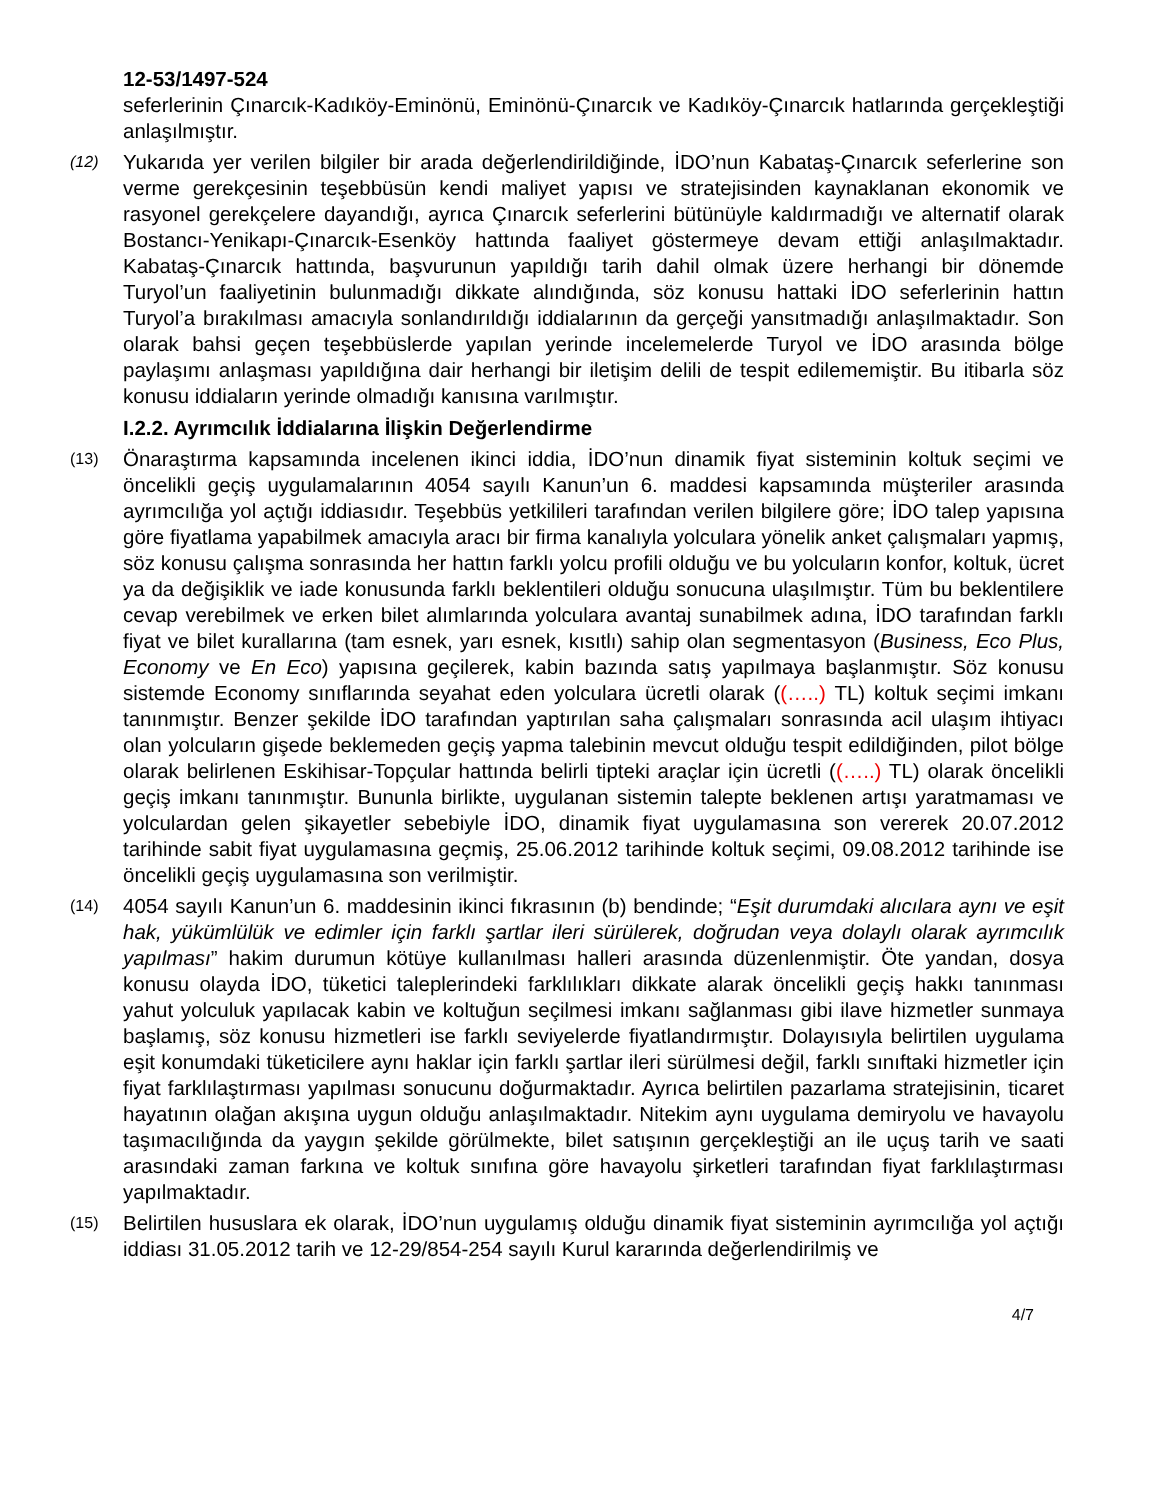12-53/1497-524
seferlerinin Çınarcık-Kadıköy-Eminönü, Eminönü-Çınarcık ve Kadıköy-Çınarcık hatlarında gerçekleştiği anlaşılmıştır.
(12)
Yukarıda yer verilen bilgiler bir arada değerlendirildiğinde, İDO’nun Kabataş-Çınarcık seferlerine son verme gerekçesinin teşebbüsün kendi maliyet yapısı ve stratejisinden kaynaklanan ekonomik ve rasyonel gerekçelere dayandığı, ayrıca Çınarcık seferlerini bütünüyle kaldırmadığı ve alternatif olarak Bostancı-Yenikapı-Çınarcık-Esenköy hattında faaliyet göstermeye devam ettiği anlaşılmaktadır. Kabataş-Çınarcık hattında, başvurunun yapıldığı tarih dahil olmak üzere herhangi bir dönemde Turyol’un faaliyetinin bulunmadığı dikkate alındığında, söz konusu hattaki İDO seferlerinin hattın Turyol’a bırakılması amacıyla sonlandırıldığı iddialarının da gerçeği yansıtmadığı anlaşılmaktadır. Son olarak bahsi geçen teşebbüslerde yapılan yerinde incelemelerde Turyol ve İDO arasında bölge paylaşımı anlaşması yapıldığına dair herhangi bir iletişim delili de tespit edilememiştir. Bu itibarla söz konusu iddiaların yerinde olmadığı kanısına varılmıştır.
I.2.2. Ayrımcılık İddialarına İlişkin Değerlendirme
(13)
Önaraştırma kapsamında incelenen ikinci iddia, İDO’nun dinamik fiyat sisteminin koltuk seçimi ve öncelikli geçiş uygulamalarının 4054 sayılı Kanun’un 6. maddesi kapsamında müşteriler arasında ayrımcılığa yol açtığı iddiasıdır. Teşebbüs yetkilileri tarafından verilen bilgilere göre; İDO talep yapısına göre fiyatlama yapabilmek amacıyla aracı bir firma kanalıyla yolculara yönelik anket çalışmaları yapmış, söz konusu çalışma sonrasında her hattın farklı yolcu profili olduğu ve bu yolcuların konfor, koltuk, ücret ya da değişiklik ve iade konusunda farklı beklentileri olduğu sonucuna ulaşılmıştır. Tüm bu beklentilere cevap verebilmek ve erken bilet alımlarında yolculara avantaj sunabilmek adına, İDO tarafından farklı fiyat ve bilet kurallarına (tam esnek, yarı esnek, kısıtlı) sahip olan segmentasyon (Business, Eco Plus, Economy ve En Eco) yapısına geçilerek, kabin bazında satış yapılmaya başlanmıştır. Söz konusu sistemde Economy sınıflarında seyahat eden yolculara ücretli olarak ((…..) TL) koltuk seçimi imkanı tanınmıştır. Benzer şekilde İDO tarafından yaptırılan saha çalışmaları sonrasında acil ulaşım ihtiyacı olan yolcuların gişede beklemeden geçiş yapma talebinin mevcut olduğu tespit edildiğinden, pilot bölge olarak belirlenen Eskihisar-Topçular hattında belirli tipteki araçlar için ücretli ((…..) TL) olarak öncelikli geçiş imkanı tanınmıştır. Bununla birlikte, uygulanan sistemin talepte beklenen artışı yaratmaması ve yolculardan gelen şikayetler sebebiyle İDO, dinamik fiyat uygulamasına son vererek 20.07.2012 tarihinde sabit fiyat uygulamasına geçmiş, 25.06.2012 tarihinde koltuk seçimi, 09.08.2012 tarihinde ise öncelikli geçiş uygulamasına son verilmiştir.
(14)
4054 sayılı Kanun’un 6. maddesinin ikinci fıkrasının (b) bendinde; “Eşit durumdaki alıcılara aynı ve eşit hak, yükümlülük ve edimler için farklı şartlar ileri sürülerek, doğrudan veya dolaylı olarak ayrımcılık yapılması” hakim durumun kötüye kullanılması halleri arasında düzenlenmiştir. Öte yandan, dosya konusu olayda İDO, tüketici taleplerindeki farklılıkları dikkate alarak öncelikli geçiş hakkı tanınması yahut yolculuk yapılacak kabin ve koltuğun seçilmesi imkanı sağlanması gibi ilave hizmetler sunmaya başlamış, söz konusu hizmetleri ise farklı seviyelerde fiyatlandırmıştır. Dolayısıyla belirtilen uygulama eşit konumdaki tüketicilere aynı haklar için farklı şartlar ileri sürülmesi değil, farklı sınıftaki hizmetler için fiyat farklılaştırması yapılması sonucunu doğurmaktadır. Ayrıca belirtilen pazarlama stratejisinin, ticaret hayatının olağan akışına uygun olduğu anlaşılmaktadır. Nitekim aynı uygulama demiryolu ve havayolu taşımacılığında da yaygın şekilde görülmekte, bilet satışının gerçekleştiği an ile uçuş tarih ve saati arasındaki zaman farkına ve koltuk sınıfına göre havayolu şirketleri tarafından fiyat farklılaştırması yapılmaktadır.
(15)
Belirtilen hususlara ek olarak, İDO’nun uygulamış olduğu dinamik fiyat sisteminin ayrımcılığa yol açtığı iddiası 31.05.2012 tarih ve 12-29/854-254 sayılı Kurul kararında değerlendirilmiş ve
4/7